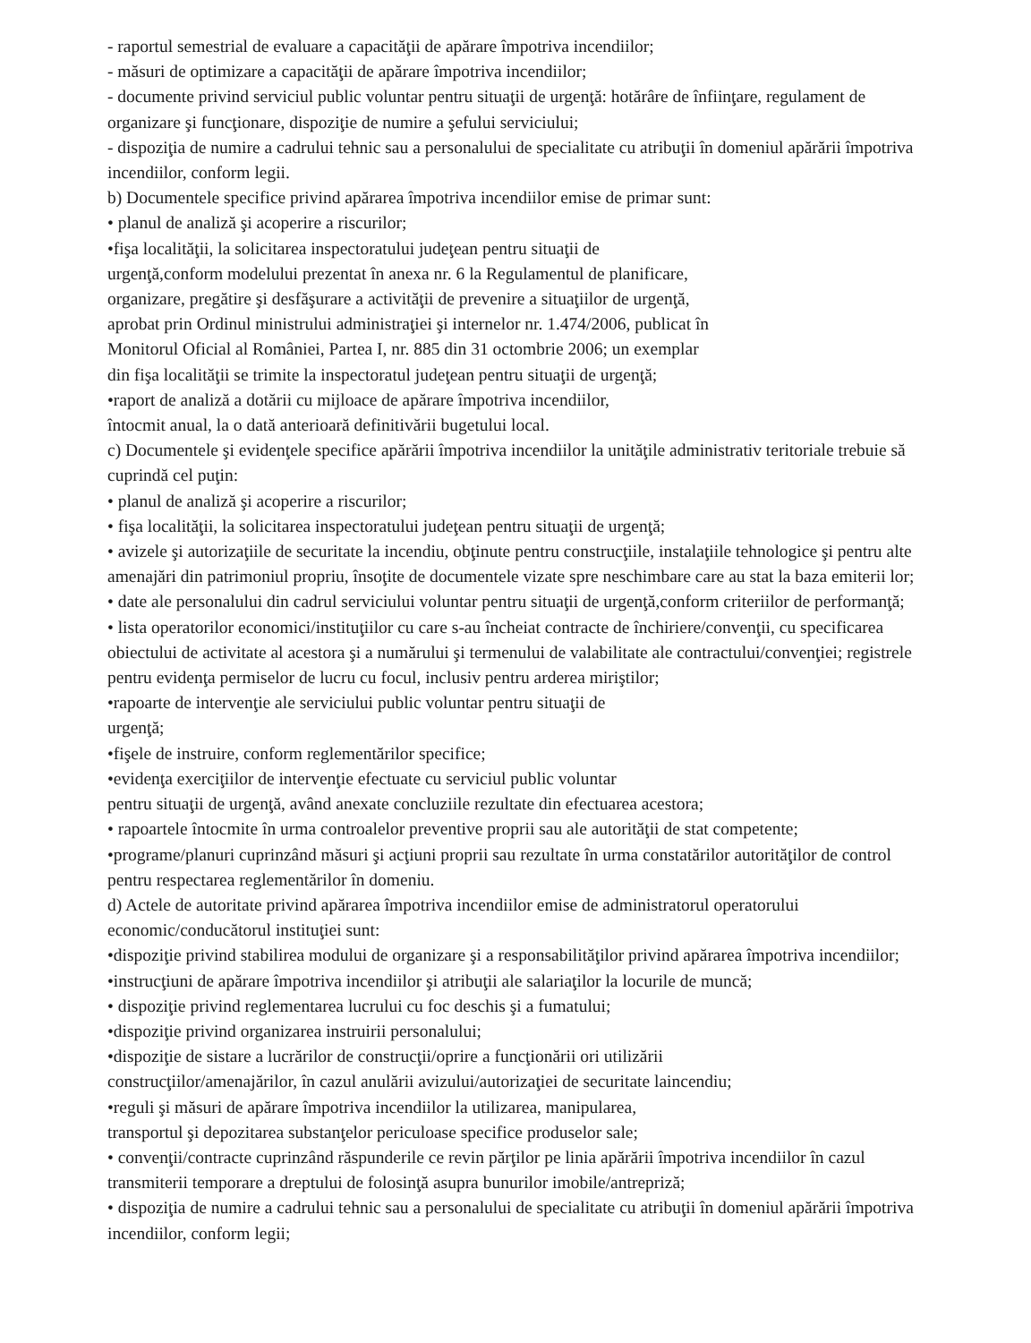- raportul semestrial de evaluare a capacităţii de apărare împotriva incendiilor;
- măsuri de optimizare a capacităţii de apărare împotriva incendiilor;
- documente privind serviciul public voluntar pentru situaţii de urgenţă: hotărâre de înfiinţare, regulament de organizare şi funcţionare, dispoziţie de numire a şefului serviciului;
- dispoziţia de numire a cadrului tehnic sau a personalului de specialitate cu atribuţii în domeniul apărării împotriva incendiilor, conform legii.
b) Documentele specifice privind apărarea împotriva incendiilor emise de primar sunt:
• planul de analiză şi acoperire a riscurilor;
•fişa localităţii, la solicitarea inspectoratului judeţean pentru situaţii de
urgenţă,conform modelului prezentat în anexa nr. 6 la Regulamentul de planificare,
organizare, pregătire şi desfăşurare a activităţii de prevenire a situaţiilor de urgenţă,
aprobat prin Ordinul ministrului administraţiei şi internelor nr. 1.474/2006, publicat în
Monitorul Oficial al României, Partea I, nr. 885 din 31 octombrie 2006; un exemplar
din fişa localităţii se trimite la inspectoratul judeţean pentru situaţii de urgenţă;
•raport de analiză a dotării cu mijloace de apărare împotriva incendiilor,
întocmit anual, la o dată anterioară definitivării bugetului local.
c) Documentele şi evidenţele specifice apărării împotriva incendiilor la unităţile administrativ teritoriale trebuie să cuprindă cel puţin:
• planul de analiză şi acoperire a riscurilor;
• fişa localităţii, la solicitarea inspectoratului judeţean pentru situaţii de urgenţă;
• avizele şi autorizaţiile de securitate la incendiu, obţinute pentru construcţiile, instalaţiile tehnologice şi pentru alte amenajări din patrimoniul propriu, însoţite de documentele vizate spre neschimbare care au stat la baza emiterii lor;
• date ale personalului din cadrul serviciului voluntar pentru situaţii de urgenţă,conform criteriilor de performanţă;
• lista operatorilor economici/instituţiilor cu care s-au încheiat contracte de închiriere/convenţii, cu specificarea obiectului de activitate al acestora şi a numărului şi termenului de valabilitate ale contractului/convenţiei; registrele pentru evidenţa permiselor de lucru cu focul, inclusiv pentru arderea miriştilor;
•rapoarte de intervenţie ale serviciului public voluntar pentru situaţii de
urgenţă;
•fişele de instruire, conform reglementărilor specifice;
•evidenţa exerciţiilor de intervenţie efectuate cu serviciul public voluntar
pentru situaţii de urgenţă, având anexate concluziile rezultate din efectuarea acestora;
• rapoartele întocmite în urma controalelor preventive proprii sau ale autorităţii de stat competente;
•programe/planuri cuprinzând măsuri şi acţiuni proprii sau rezultate în urma constatărilor autorităţilor de control pentru respectarea reglementărilor în domeniu.
d) Actele de autoritate privind apărarea împotriva incendiilor emise de administratorul operatorului economic/conducătorul instituţiei sunt:
•dispoziţie privind stabilirea modului de organizare şi a responsabilităţilor privind apărarea împotriva incendiilor;
•instrucţiuni de apărare împotriva incendiilor şi atribuţii ale salariaţilor la locurile de muncă;
• dispoziţie privind reglementarea lucrului cu foc deschis şi a fumatului;
•dispoziţie privind organizarea instruirii personalului;
•dispoziţie de sistare a lucrărilor de construcţii/oprire a funcţionării ori utilizării
construcţiilor/amenajărilor, în cazul anulării avizului/autorizaţiei de securitate laincendiu;
•reguli şi măsuri de apărare împotriva incendiilor la utilizarea, manipularea,
transportul şi depozitarea substanţelor periculoase specifice produselor sale;
• convenţii/contracte cuprinzând răspunderile ce revin părţilor pe linia apărării împotriva incendiilor în cazul transmiterii temporare a dreptului de folosinţă asupra bunurilor imobile/antrepriză;
• dispoziţia de numire a cadrului tehnic sau a personalului de specialitate cu atribuţii în domeniul apărării împotriva incendiilor, conform legii;